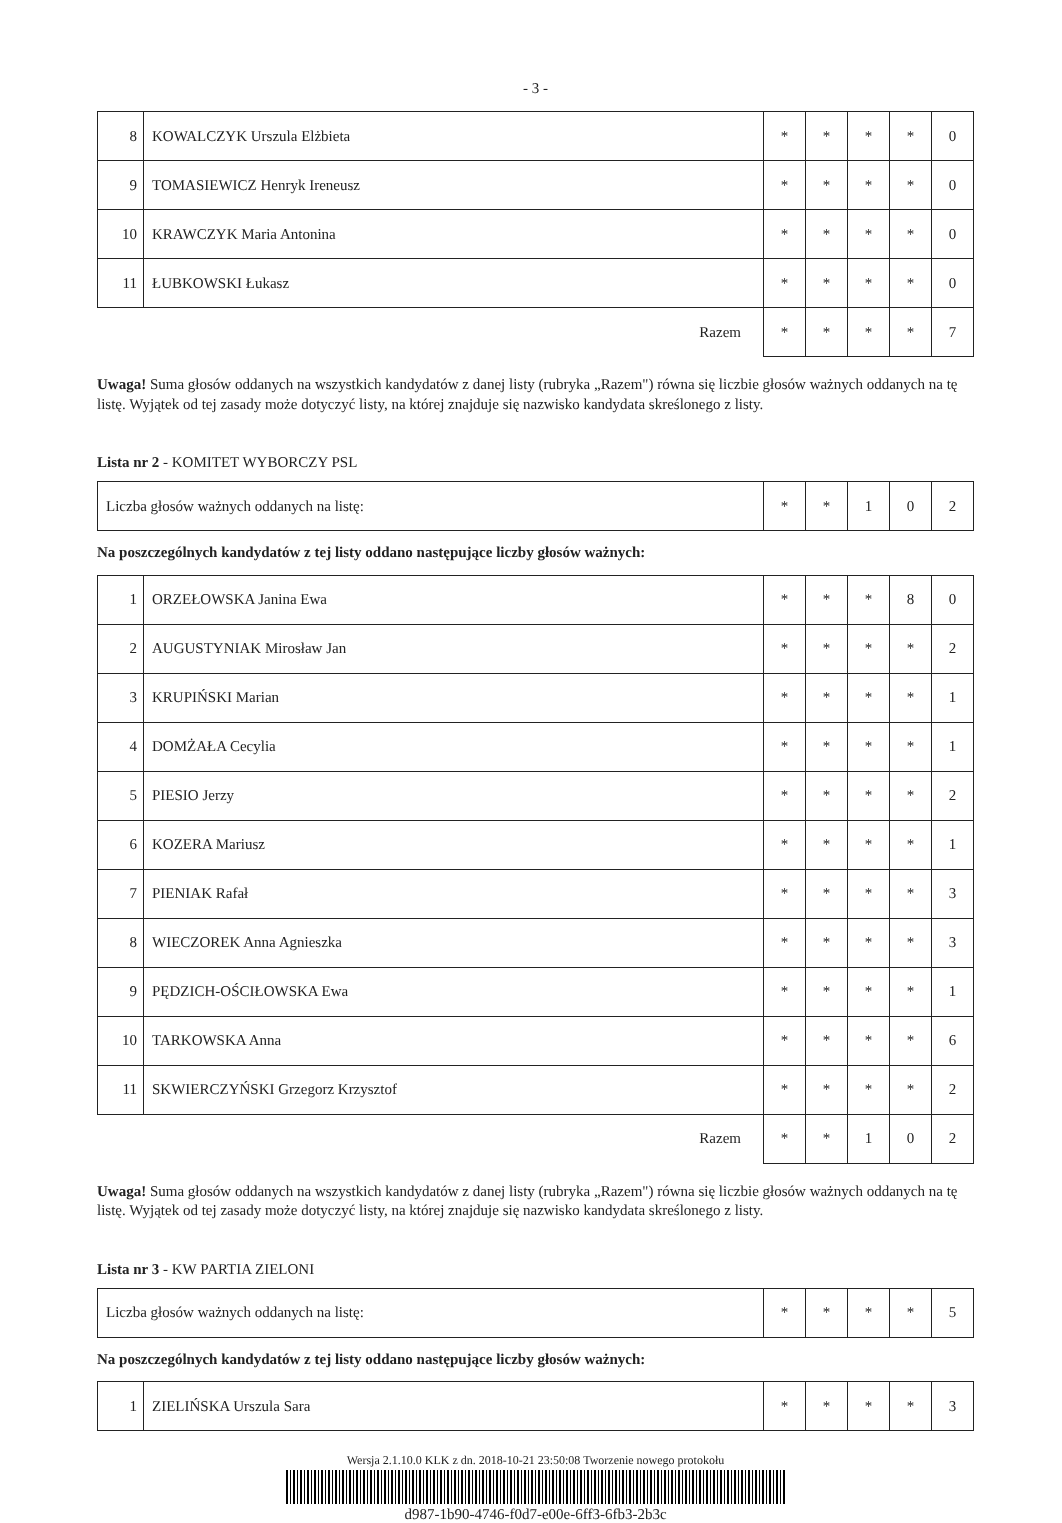- 3 -
| 8 | KOWALCZYK Urszula Elżbieta | * | * | * | * | 0 |
| 9 | TOMASIEWICZ Henryk Ireneusz | * | * | * | * | 0 |
| 10 | KRAWCZYK Maria Antonina | * | * | * | * | 0 |
| 11 | ŁUBKOWSKI Łukasz | * | * | * | * | 0 |
| Razem | | * | * | * | * | 7 |
Uwaga! Suma głosów oddanych na wszystkich kandydatów z danej listy (rubryka „Razem") równa się liczbie głosów ważnych oddanych na tę listę. Wyjątek od tej zasady może dotyczyć listy, na której znajduje się nazwisko kandydata skreślonego z listy.
Lista nr 2 - KOMITET WYBORCZY PSL
| Liczba głosów ważnych oddanych na listę: | * | * | 1 | 0 | 2 |
Na poszczególnych kandydatów z tej listy oddano następujące liczby głosów ważnych:
| 1 | ORZEŁOWSKA Janina Ewa | * | * | * | 8 | 0 |
| 2 | AUGUSTYNIAK Mirosław Jan | * | * | * | * | 2 |
| 3 | KRUPIŃSKI Marian | * | * | * | * | 1 |
| 4 | DOMŻAŁA Cecylia | * | * | * | * | 1 |
| 5 | PIESIO Jerzy | * | * | * | * | 2 |
| 6 | KOZERA Mariusz | * | * | * | * | 1 |
| 7 | PIENIAK Rafał | * | * | * | * | 3 |
| 8 | WIECZOREK Anna Agnieszka | * | * | * | * | 3 |
| 9 | PĘDZICH-OŚCIŁOWSKA Ewa | * | * | * | * | 1 |
| 10 | TARKOWSKA Anna | * | * | * | * | 6 |
| 11 | SKWIERCZYŃSKI Grzegorz Krzysztof | * | * | * | * | 2 |
| Razem | | * | * | 1 | 0 | 2 |
Uwaga! Suma głosów oddanych na wszystkich kandydatów z danej listy (rubryka „Razem") równa się liczbie głosów ważnych oddanych na tę listę. Wyjątek od tej zasady może dotyczyć listy, na której znajduje się nazwisko kandydata skreślonego z listy.
Lista nr 3 - KW PARTIA ZIELONI
| Liczba głosów ważnych oddanych na listę: | * | * | * | * | 5 |
Na poszczególnych kandydatów z tej listy oddano następujące liczby głosów ważnych:
| 1 | ZIELIŃSKA Urszula Sara | * | * | * | * | 3 |
Wersja 2.1.10.0 KLK z dn. 2018-10-21 23:50:08 Tworzenie nowego protokołu
d987-1b90-4746-f0d7-e00e-6ff3-6fb3-2b3c